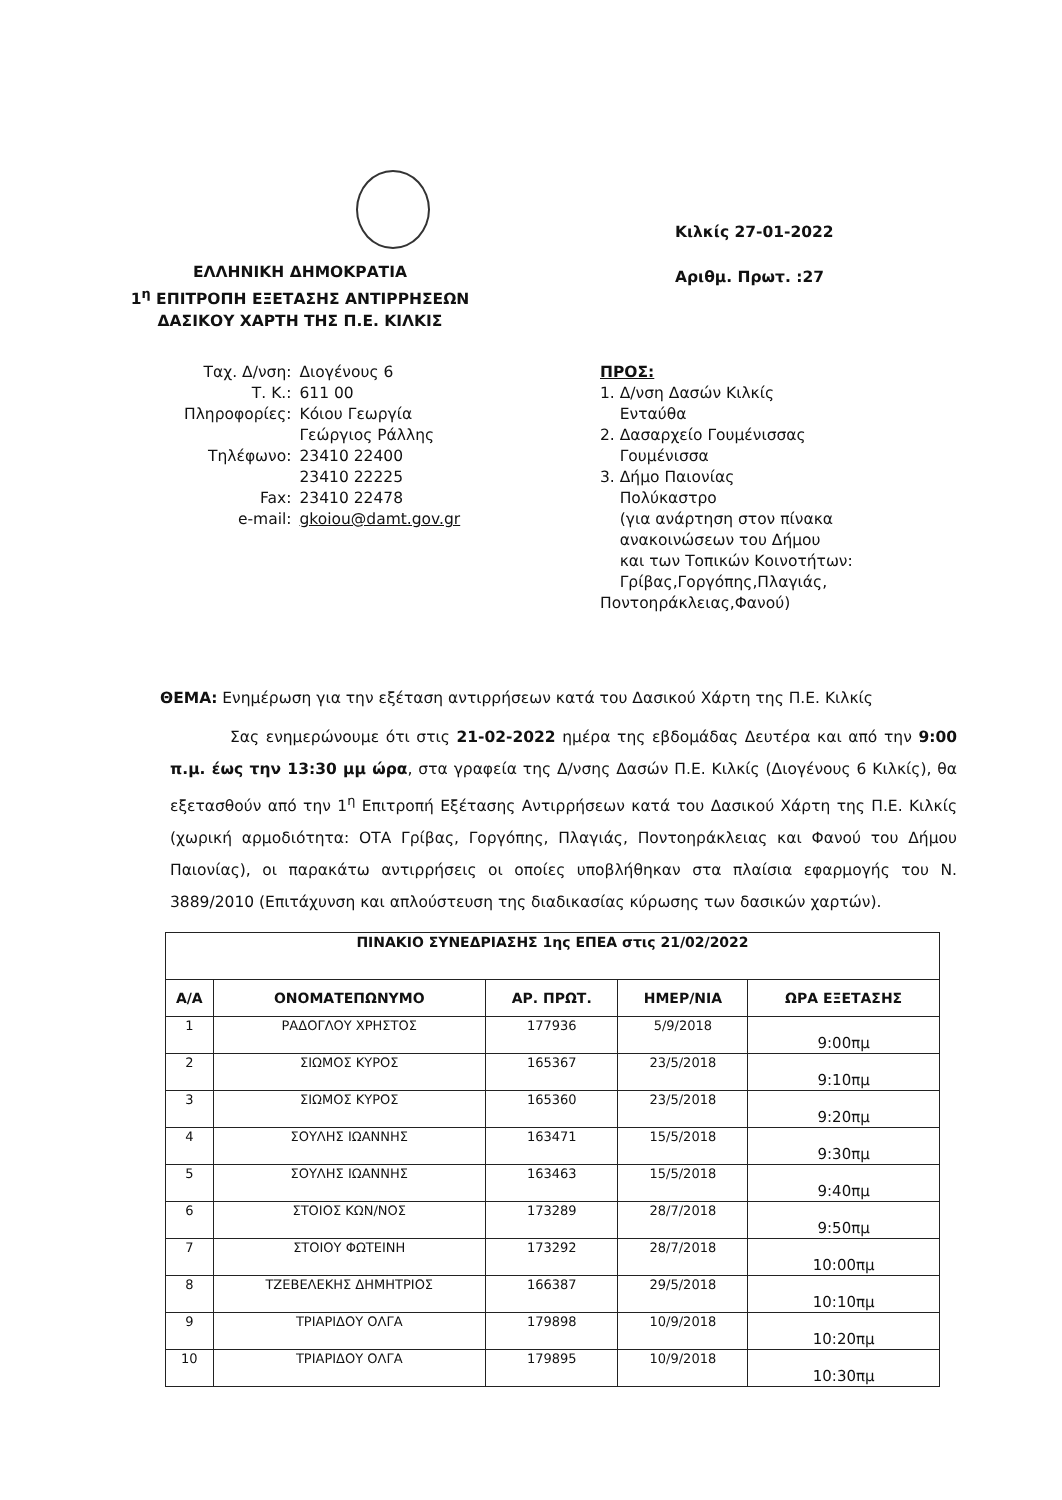ΕΛΛΗΝΙΚΗ ΔΗΜΟΚΡΑΤΙΑ
1<sup>η</sup> ΕΠΙΤΡΟΠΗ ΕΞΕΤΑΣΗΣ ΑΝΤΙΡΡΗΣΕΩΝ
ΔΑΣΙΚΟΥ ΧΑΡΤΗ ΤΗΣ Π.Ε. ΚΙΛΚΙΣ
Κιλκίς 27-01-2022
Αριθμ. Πρωτ. :27
| Ταχ. Δ/νση: | Διογένους 6 |
| Τ. Κ.: | 611 00 |
| Πληροφορίες: | Κόιου Γεωργία Γεώργιος Ράλλης |
| Τηλέφωνο: | 23410 22400 23410 22225 |
| Fax: | 23410 22478 |
| e-mail: | gkoiou@damt.gov.gr |
ΠΡΟΣ:
1. Δ/νση Δασών Κιλκίς
Ενταύθα
2. Δασαρχείο Γουμένισσας
Γουμένισσα
3. Δήμο Παιονίας
Πολύκαστρο
(για ανάρτηση στον πίνακα
ανακοινώσεων του Δήμου
και των Τοπικών Κοινοτήτων:
Γρίβας,Γοργόπης,Πλαγιάς,
Ποντοηράκλειας,Φανού)
ΘΕΜΑ: Ενημέρωση για την εξέταση αντιρρήσεων κατά του Δασικού Χάρτη της Π.Ε. Κιλκίς
Σας ενημερώνουμε ότι στις 21-02-2022 ημέρα της εβδομάδας Δευτέρα και από την 9:00 π.μ. έως την 13:30 μμ ώρα, στα γραφεία της Δ/νσης Δασών Π.Ε. Κιλκίς (Διογένους 6 Κιλκίς), θα εξετασθούν από την 1<sup>η</sup> Επιτροπή Εξέτασης Αντιρρήσεων κατά του Δασικού Χάρτη της Π.Ε. Κιλκίς (χωρική αρμοδιότητα: ΟΤΑ Γρίβας, Γοργόπης, Πλαγιάς, Ποντοηράκλειας και Φανού του Δήμου Παιονίας), οι παρακάτω αντιρρήσεις οι οποίες υποβλήθηκαν στα πλαίσια εφαρμογής του Ν. 3889/2010 (Επιτάχυνση και απλούστευση της διαδικασίας κύρωσης των δασικών χαρτών).
| ΠΙΝΑΚΙΟ ΣΥΝΕΔΡΙΑΣΗΣ 1ης ΕΠΕΑ στις 21/02/2022 | | | | |
| --- | --- | --- | --- | --- |
| Α/Α | ΟΝΟΜΑΤΕΠΩΝΥΜΟ | ΑΡ. ΠΡΩΤ. | ΗΜΕΡ/ΝΙΑ | ΩΡΑ ΕΞΕΤΑΣΗΣ |
| 1 | ΡΑΔΟΓΛΟΥ ΧΡΗΣΤΟΣ | 177936 | 5/9/2018 | 9:00πμ |
| 2 | ΣΙΩΜΟΣ ΚΥΡΟΣ | 165367 | 23/5/2018 | 9:10πμ |
| 3 | ΣΙΩΜΟΣ ΚΥΡΟΣ | 165360 | 23/5/2018 | 9:20πμ |
| 4 | ΣΟΥΛΗΣ ΙΩΑΝΝΗΣ | 163471 | 15/5/2018 | 9:30πμ |
| 5 | ΣΟΥΛΗΣ ΙΩΑΝΝΗΣ | 163463 | 15/5/2018 | 9:40πμ |
| 6 | ΣΤΟΙΟΣ ΚΩΝ/ΝΟΣ | 173289 | 28/7/2018 | 9:50πμ |
| 7 | ΣΤΟΙΟΥ ΦΩΤΕΙΝΗ | 173292 | 28/7/2018 | 10:00πμ |
| 8 | ΤΖΕΒΕΛΕΚΗΣ ΔΗΜΗΤΡΙΟΣ | 166387 | 29/5/2018 | 10:10πμ |
| 9 | ΤΡΙΑΡΙΔΟΥ ΟΛΓΑ | 179898 | 10/9/2018 | 10:20πμ |
| 10 | ΤΡΙΑΡΙΔΟΥ ΟΛΓΑ | 179895 | 10/9/2018 | 10:30πμ |